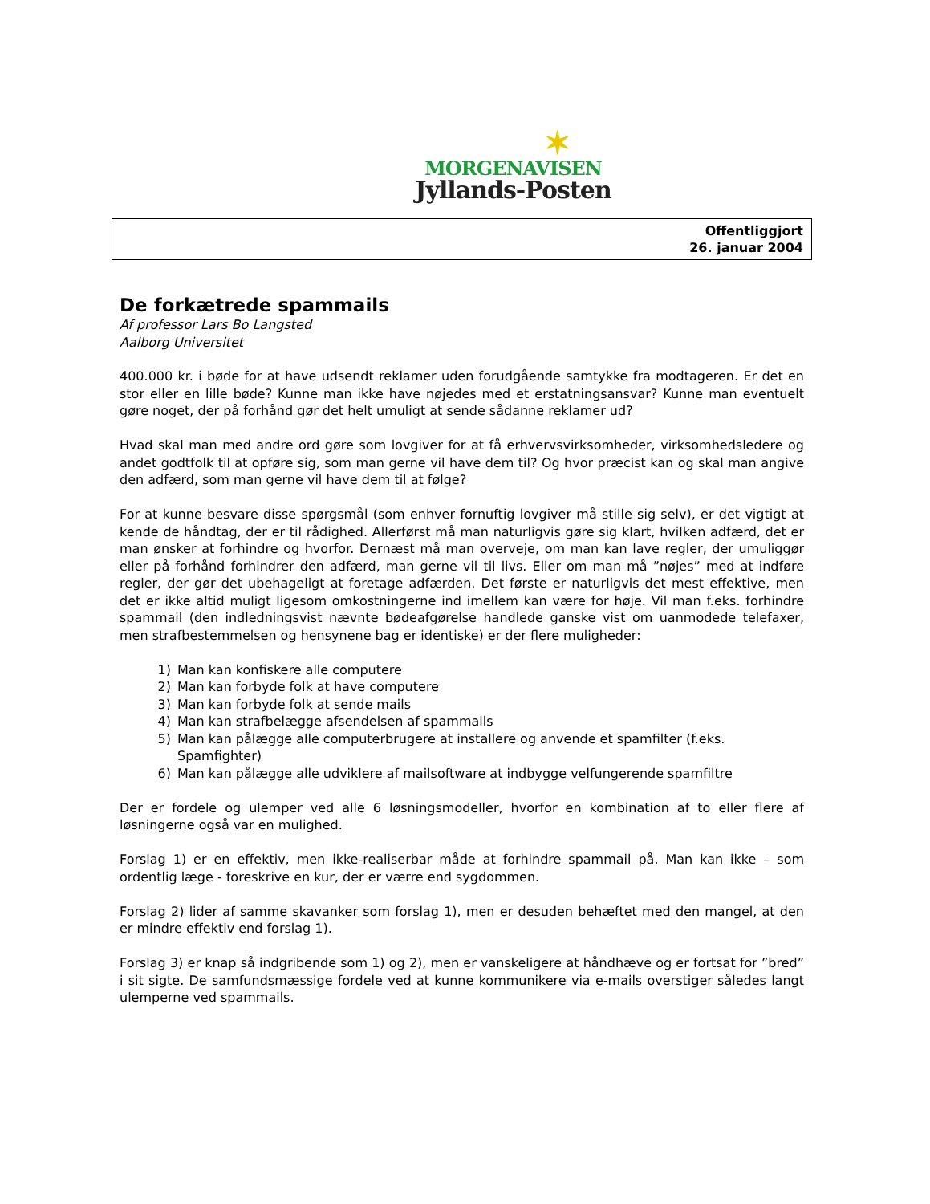✶
MORGENAVISEN
Jyllands-Posten
Offentliggjort
26. januar 2004
De forkætrede spammails
Af professor Lars Bo Langsted
Aalborg Universitet
400.000 kr. i bøde for at have udsendt reklamer uden forudgående samtykke fra modtageren. Er det en stor eller en lille bøde? Kunne man ikke have nøjedes med et erstatningsansvar? Kunne man eventuelt gøre noget, der på forhånd gør det helt umuligt at sende sådanne reklamer ud?
Hvad skal man med andre ord gøre som lovgiver for at få erhvervsvirksomheder, virksomhedsledere og andet godtfolk til at opføre sig, som man gerne vil have dem til? Og hvor præcist kan og skal man angive den adfærd, som man gerne vil have dem til at følge?
For at kunne besvare disse spørgsmål (som enhver fornuftig lovgiver må stille sig selv), er det vigtigt at kende de håndtag, der er til rådighed. Allerførst må man naturligvis gøre sig klart, hvilken adfærd, det er man ønsker at forhindre og hvorfor. Dernæst må man overveje, om man kan lave regler, der umuliggør eller på forhånd forhindrer den adfærd, man gerne vil til livs. Eller om man må ”nøjes” med at indføre regler, der gør det ubehageligt at foretage adfærden. Det første er naturligvis det mest effektive, men det er ikke altid muligt ligesom omkostningerne ind imellem kan være for høje. Vil man f.eks. forhindre spammail (den indledningsvist nævnte bødeafgørelse handlede ganske vist om uanmodede telefaxer, men strafbestemmelsen og hensynene bag er identiske) er der flere muligheder:
1) Man kan konfiskere alle computere
2) Man kan forbyde folk at have computere
3) Man kan forbyde folk at sende mails
4) Man kan strafbelægge afsendelsen af spammails
5) Man kan pålægge alle computerbrugere at installere og anvende et spamfilter (f.eks. Spamfighter)
6) Man kan pålægge alle udviklere af mailsoftware at indbygge velfungerende spamfiltre
Der er fordele og ulemper ved alle 6 løsningsmodeller, hvorfor en kombination af to eller flere af løsningerne også var en mulighed.
Forslag 1) er en effektiv, men ikke-realiserbar måde at forhindre spammail på. Man kan ikke – som ordentlig læge - foreskrive en kur, der er værre end sygdommen.
Forslag 2) lider af samme skavanker som forslag 1), men er desuden behæftet med den mangel, at den er mindre effektiv end forslag 1).
Forslag 3) er knap så indgribende som 1) og 2), men er vanskeligere at håndhæve og er fortsat for ”bred” i sit sigte. De samfundsmæssige fordele ved at kunne kommunikere via e-mails overstiger således langt ulemperne ved spammails.